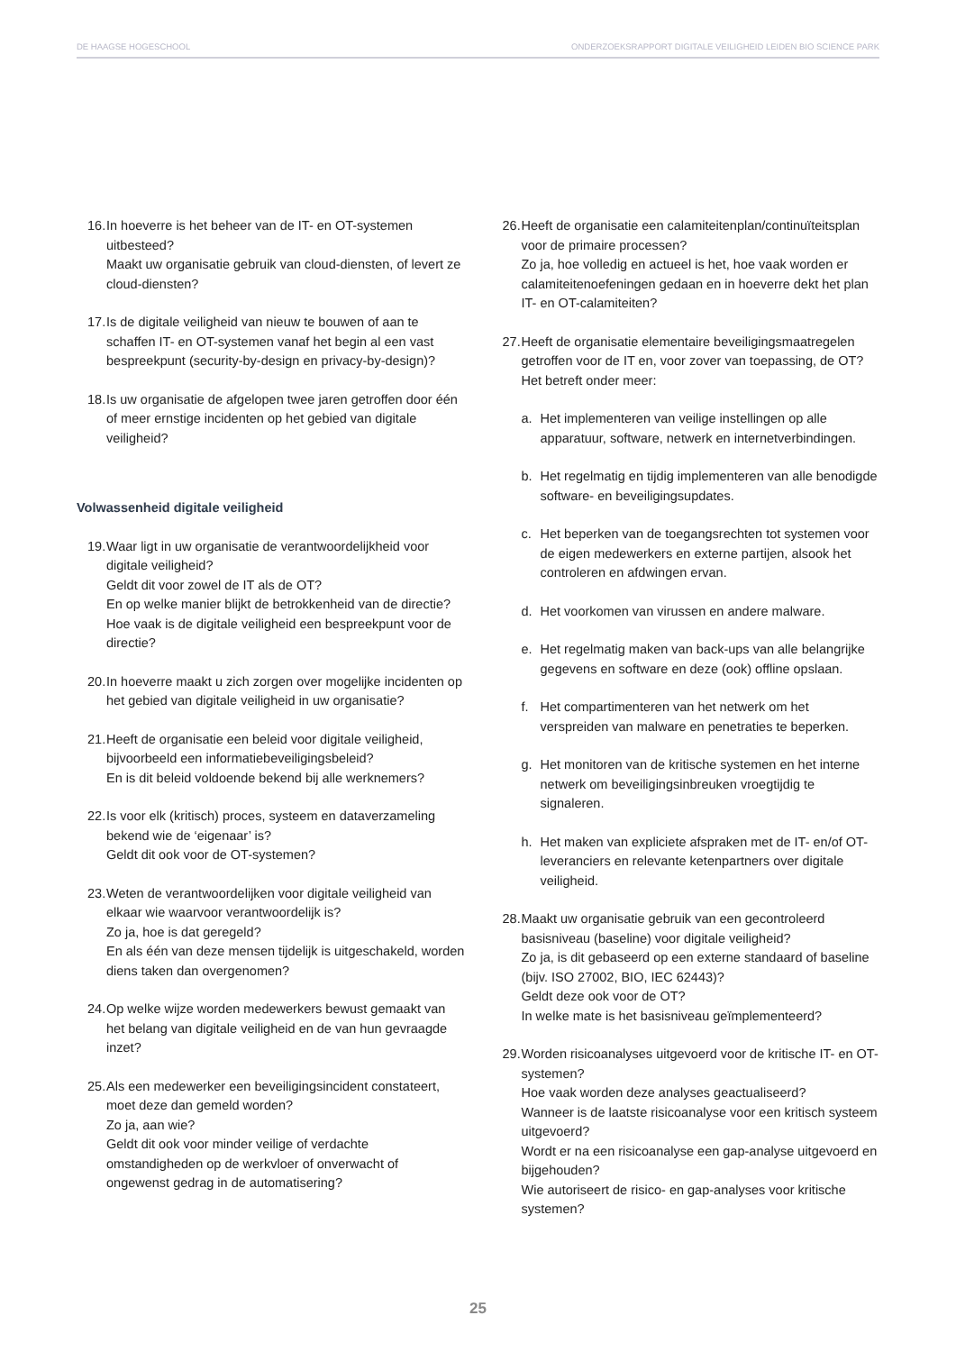DE HAAGSE HOGESCHOOL ONDERZOEKSRAPPORT DIGITALE VEILIGHEID LEIDEN BIO SCIENCE PARK
16. In hoeverre is het beheer van de IT- en OT-systemen uitbesteed?
Maakt uw organisatie gebruik van cloud-diensten, of levert ze cloud-diensten?
17. Is de digitale veiligheid van nieuw te bouwen of aan te schaffen IT- en OT-systemen vanaf het begin al een vast bespreekpunt (security-by-design en privacy-by-design)?
18. Is uw organisatie de afgelopen twee jaren getroffen door één of meer ernstige incidenten op het gebied van digitale veiligheid?
Volwassenheid digitale veiligheid
19. Waar ligt in uw organisatie de verantwoordelijkheid voor digitale veiligheid?
Geldt dit voor zowel de IT als de OT?
En op welke manier blijkt de betrokkenheid van de directie?
Hoe vaak is de digitale veiligheid een bespreekpunt voor de directie?
20. In hoeverre maakt u zich zorgen over mogelijke incidenten op het gebied van digitale veiligheid in uw organisatie?
21. Heeft de organisatie een beleid voor digitale veiligheid, bijvoorbeeld een informatiebeveiligingsbeleid?
En is dit beleid voldoende bekend bij alle werknemers?
22. Is voor elk (kritisch) proces, systeem en dataverzameling bekend wie de ‘eigenaar’ is?
Geldt dit ook voor de OT-systemen?
23. Weten de verantwoordelijken voor digitale veiligheid van elkaar wie waarvoor verantwoordelijk is?
Zo ja, hoe is dat geregeld?
En als één van deze mensen tijdelijk is uitgeschakeld, worden diens taken dan overgenomen?
24. Op welke wijze worden medewerkers bewust gemaakt van het belang van digitale veiligheid en de van hun gevraagde inzet?
25. Als een medewerker een beveiligingsincident constateert, moet deze dan gemeld worden?
Zo ja, aan wie?
Geldt dit ook voor minder veilige of verdachte omstandigheden op de werkvloer of onverwacht of ongewenst gedrag in de automatisering?
26. Heeft de organisatie een calamiteitenplan/continuïteitsplan voor de primaire processen?
Zo ja, hoe volledig en actueel is het, hoe vaak worden er calamiteitenoefeningen gedaan en in hoeverre dekt het plan IT- en OT-calamiteiten?
27. Heeft de organisatie elementaire beveiligingsmaatregelen getroffen voor de IT en, voor zover van toepassing, de OT?
Het betreft onder meer:
a. Het implementeren van veilige instellingen op alle apparatuur, software, netwerk en internetverbindingen.
b. Het regelmatig en tijdig implementeren van alle benodigde software- en beveiligingsupdates.
c. Het beperken van de toegangsrechten tot systemen voor de eigen medewerkers en externe partijen, alsook het controleren en afdwingen ervan.
d. Het voorkomen van virussen en andere malware.
e. Het regelmatig maken van back-ups van alle belangrijke gegevens en software en deze (ook) offline opslaan.
f. Het compartimenteren van het netwerk om het verspreiden van malware en penetraties te beperken.
g. Het monitoren van de kritische systemen en het interne netwerk om beveiligingsinbreuken vroegtijdig te signaleren.
h. Het maken van expliciete afspraken met de IT- en/of OT-leveranciers en relevante ketenpartners over digitale veiligheid.
28. Maakt uw organisatie gebruik van een gecontroleerd basisniveau (baseline) voor digitale veiligheid?
Zo ja, is dit gebaseerd op een externe standaard of baseline (bijv. ISO 27002, BIO, IEC 62443)?
Geldt deze ook voor de OT?
In welke mate is het basisniveau geïmplementeerd?
29. Worden risicoanalyses uitgevoerd voor de kritische IT- en OT-systemen?
Hoe vaak worden deze analyses geactualiseerd?
Wanneer is de laatste risicoanalyse voor een kritisch systeem uitgevoerd?
Wordt er na een risicoanalyse een gap-analyse uitgevoerd en bijgehouden?
Wie autoriseert de risico- en gap-analyses voor kritische systemen?
25